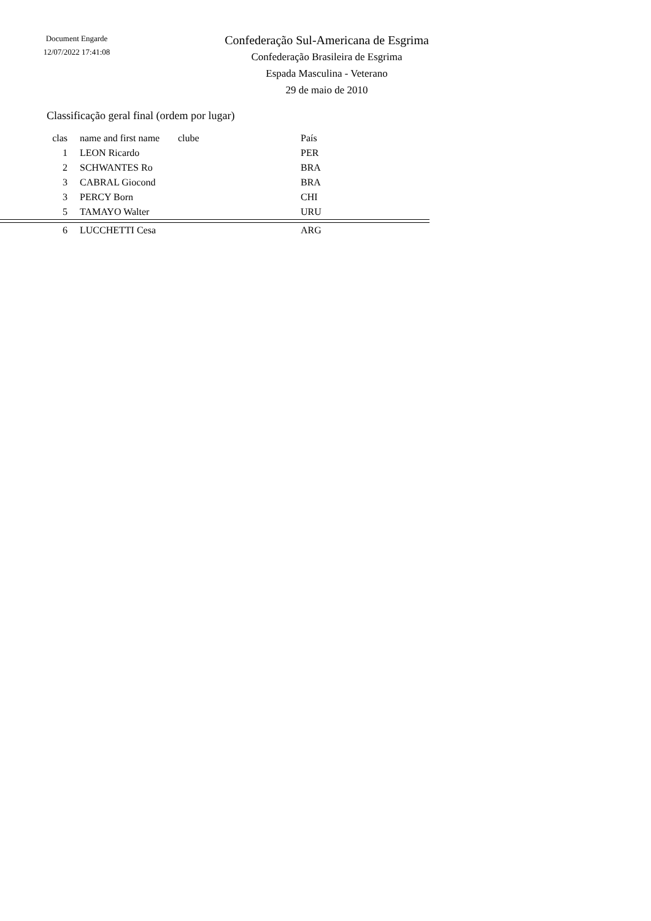Document Engarde
12/07/2022 17:41:08
Confederação Sul-Americana de Esgrima
Confederação Brasileira de Esgrima
Espada Masculina - Veterano
29 de maio de 2010
Classificação geral final (ordem por lugar)
| clas | name and first name | clube | País |
| --- | --- | --- | --- |
| 1 | LEON Ricardo | | PER |
| 2 | SCHWANTES Ro | | BRA |
| 3 | CABRAL Giocond | | BRA |
| 3 | PERCY Born | | CHI |
| 5 | TAMAYO Walter | | URU |
| 6 | LUCCHETTI Cesa | | ARG |